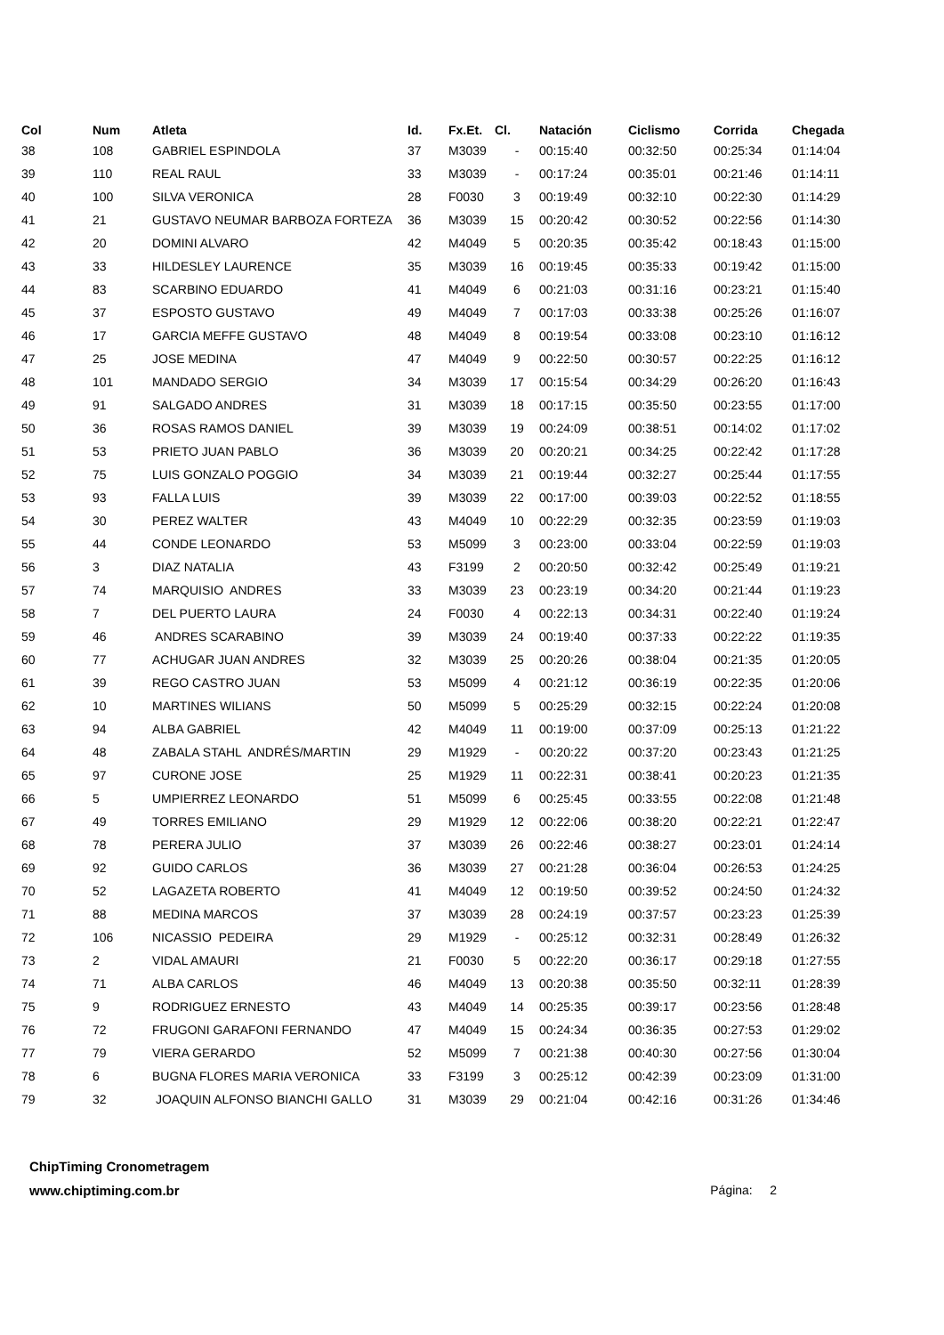| Col | Num | Atleta | Id. | Fx.Et. | Cl. | Natación | Ciclismo | Corrida | Chegada |
| --- | --- | --- | --- | --- | --- | --- | --- | --- | --- |
| 38 | 108 | GABRIEL ESPINDOLA | 37 | M3039 | - | 00:15:40 | 00:32:50 | 00:25:34 | 01:14:04 |
| 39 | 110 | REAL RAUL | 33 | M3039 | - | 00:17:24 | 00:35:01 | 00:21:46 | 01:14:11 |
| 40 | 100 | SILVA VERONICA | 28 | F0030 | 3 | 00:19:49 | 00:32:10 | 00:22:30 | 01:14:29 |
| 41 | 21 | GUSTAVO NEUMAR BARBOZA FORTEZA | 36 | M3039 | 15 | 00:20:42 | 00:30:52 | 00:22:56 | 01:14:30 |
| 42 | 20 | DOMINI ALVARO | 42 | M4049 | 5 | 00:20:35 | 00:35:42 | 00:18:43 | 01:15:00 |
| 43 | 33 | HILDESLEY LAURENCE | 35 | M3039 | 16 | 00:19:45 | 00:35:33 | 00:19:42 | 01:15:00 |
| 44 | 83 | SCARBINO EDUARDO | 41 | M4049 | 6 | 00:21:03 | 00:31:16 | 00:23:21 | 01:15:40 |
| 45 | 37 | ESPOSTO GUSTAVO | 49 | M4049 | 7 | 00:17:03 | 00:33:38 | 00:25:26 | 01:16:07 |
| 46 | 17 | GARCIA MEFFE GUSTAVO | 48 | M4049 | 8 | 00:19:54 | 00:33:08 | 00:23:10 | 01:16:12 |
| 47 | 25 | JOSE MEDINA | 47 | M4049 | 9 | 00:22:50 | 00:30:57 | 00:22:25 | 01:16:12 |
| 48 | 101 | MANDADO SERGIO | 34 | M3039 | 17 | 00:15:54 | 00:34:29 | 00:26:20 | 01:16:43 |
| 49 | 91 | SALGADO ANDRES | 31 | M3039 | 18 | 00:17:15 | 00:35:50 | 00:23:55 | 01:17:00 |
| 50 | 36 | ROSAS RAMOS DANIEL | 39 | M3039 | 19 | 00:24:09 | 00:38:51 | 00:14:02 | 01:17:02 |
| 51 | 53 | PRIETO JUAN PABLO | 36 | M3039 | 20 | 00:20:21 | 00:34:25 | 00:22:42 | 01:17:28 |
| 52 | 75 | LUIS GONZALO POGGIO | 34 | M3039 | 21 | 00:19:44 | 00:32:27 | 00:25:44 | 01:17:55 |
| 53 | 93 | FALLA LUIS | 39 | M3039 | 22 | 00:17:00 | 00:39:03 | 00:22:52 | 01:18:55 |
| 54 | 30 | PEREZ WALTER | 43 | M4049 | 10 | 00:22:29 | 00:32:35 | 00:23:59 | 01:19:03 |
| 55 | 44 | CONDE LEONARDO | 53 | M5099 | 3 | 00:23:00 | 00:33:04 | 00:22:59 | 01:19:03 |
| 56 | 3 | DIAZ NATALIA | 43 | F3199 | 2 | 00:20:50 | 00:32:42 | 00:25:49 | 01:19:21 |
| 57 | 74 | MARQUISIO ANDRES | 33 | M3039 | 23 | 00:23:19 | 00:34:20 | 00:21:44 | 01:19:23 |
| 58 | 7 | DEL PUERTO LAURA | 24 | F0030 | 4 | 00:22:13 | 00:34:31 | 00:22:40 | 01:19:24 |
| 59 | 46 | ANDRES SCARABINO | 39 | M3039 | 24 | 00:19:40 | 00:37:33 | 00:22:22 | 01:19:35 |
| 60 | 77 | ACHUGAR JUAN ANDRES | 32 | M3039 | 25 | 00:20:26 | 00:38:04 | 00:21:35 | 01:20:05 |
| 61 | 39 | REGO CASTRO JUAN | 53 | M5099 | 4 | 00:21:12 | 00:36:19 | 00:22:35 | 01:20:06 |
| 62 | 10 | MARTINES WILIANS | 50 | M5099 | 5 | 00:25:29 | 00:32:15 | 00:22:24 | 01:20:08 |
| 63 | 94 | ALBA GABRIEL | 42 | M4049 | 11 | 00:19:00 | 00:37:09 | 00:25:13 | 01:21:22 |
| 64 | 48 | ZABALA STAHL ANDRÉS/MARTIN | 29 | M1929 | - | 00:20:22 | 00:37:20 | 00:23:43 | 01:21:25 |
| 65 | 97 | CURONE JOSE | 25 | M1929 | 11 | 00:22:31 | 00:38:41 | 00:20:23 | 01:21:35 |
| 66 | 5 | UMPIERREZ LEONARDO | 51 | M5099 | 6 | 00:25:45 | 00:33:55 | 00:22:08 | 01:21:48 |
| 67 | 49 | TORRES EMILIANO | 29 | M1929 | 12 | 00:22:06 | 00:38:20 | 00:22:21 | 01:22:47 |
| 68 | 78 | PERERA JULIO | 37 | M3039 | 26 | 00:22:46 | 00:38:27 | 00:23:01 | 01:24:14 |
| 69 | 92 | GUIDO CARLOS | 36 | M3039 | 27 | 00:21:28 | 00:36:04 | 00:26:53 | 01:24:25 |
| 70 | 52 | LAGAZETA ROBERTO | 41 | M4049 | 12 | 00:19:50 | 00:39:52 | 00:24:50 | 01:24:32 |
| 71 | 88 | MEDINA MARCOS | 37 | M3039 | 28 | 00:24:19 | 00:37:57 | 00:23:23 | 01:25:39 |
| 72 | 106 | NICASSIO PEDEIRA | 29 | M1929 | - | 00:25:12 | 00:32:31 | 00:28:49 | 01:26:32 |
| 73 | 2 | VIDAL AMAURI | 21 | F0030 | 5 | 00:22:20 | 00:36:17 | 00:29:18 | 01:27:55 |
| 74 | 71 | ALBA CARLOS | 46 | M4049 | 13 | 00:20:38 | 00:35:50 | 00:32:11 | 01:28:39 |
| 75 | 9 | RODRIGUEZ ERNESTO | 43 | M4049 | 14 | 00:25:35 | 00:39:17 | 00:23:56 | 01:28:48 |
| 76 | 72 | FRUGONI GARAFONI FERNANDO | 47 | M4049 | 15 | 00:24:34 | 00:36:35 | 00:27:53 | 01:29:02 |
| 77 | 79 | VIERA GERARDO | 52 | M5099 | 7 | 00:21:38 | 00:40:30 | 00:27:56 | 01:30:04 |
| 78 | 6 | BUGNA FLORES MARIA VERONICA | 33 | F3199 | 3 | 00:25:12 | 00:42:39 | 00:23:09 | 01:31:00 |
| 79 | 32 | JOAQUIN ALFONSO BIANCHI GALLO | 31 | M3039 | 29 | 00:21:04 | 00:42:16 | 00:31:26 | 01:34:46 |
ChipTiming Cronometragem
www.chiptiming.com.br
Página: 2